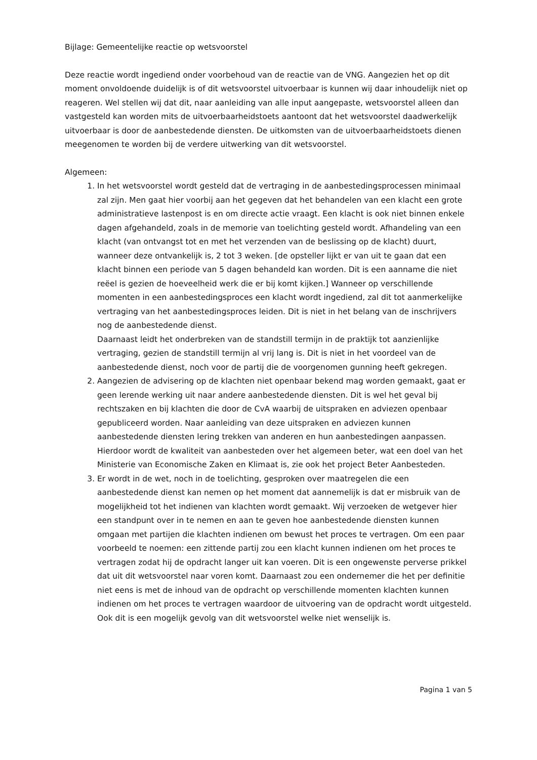Bijlage: Gemeentelijke reactie op wetsvoorstel
Deze reactie wordt ingediend onder voorbehoud van de reactie van de VNG. Aangezien het op dit moment onvoldoende duidelijk is of dit wetsvoorstel uitvoerbaar is kunnen wij daar inhoudelijk niet op reageren. Wel stellen wij dat dit, naar aanleiding van alle input aangepaste, wetsvoorstel alleen dan vastgesteld kan worden mits de uitvoerbaarheidstoets aantoont dat het wetsvoorstel daadwerkelijk uitvoerbaar is door de aanbestedende diensten. De uitkomsten van de uitvoerbaarheidstoets dienen meegenomen te worden bij de verdere uitwerking van dit wetsvoorstel.
Algemeen:
1. In het wetsvoorstel wordt gesteld dat de vertraging in de aanbestedingsprocessen minimaal zal zijn. Men gaat hier voorbij aan het gegeven dat het behandelen van een klacht een grote administratieve lastenpost is en om directe actie vraagt. Een klacht is ook niet binnen enkele dagen afgehandeld, zoals in de memorie van toelichting gesteld wordt. Afhandeling van een klacht (van ontvangst tot en met het verzenden van de beslissing op de klacht) duurt, wanneer deze ontvankelijk is, 2 tot 3 weken. [de opsteller lijkt er van uit te gaan dat een klacht binnen een periode van 5 dagen behandeld kan worden. Dit is een aanname die niet reëel is gezien de hoeveelheid werk die er bij komt kijken.] Wanneer op verschillende momenten in een aanbestedingsproces een klacht wordt ingediend, zal dit tot aanmerkelijke vertraging van het aanbestedingsproces leiden. Dit is niet in het belang van de inschrijvers nog de aanbestedende dienst.
Daarnaast leidt het onderbreken van de standstill termijn in de praktijk tot aanzienlijke vertraging, gezien de standstill termijn al vrij lang is. Dit is niet in het voordeel van de aanbestedende dienst, noch voor de partij die de voorgenomen gunning heeft gekregen.
2. Aangezien de advisering op de klachten niet openbaar bekend mag worden gemaakt, gaat er geen lerende werking uit naar andere aanbestedende diensten. Dit is wel het geval bij rechtszaken en bij klachten die door de CvA waarbij de uitspraken en adviezen openbaar gepubliceerd worden. Naar aanleiding van deze uitspraken en adviezen kunnen aanbestedende diensten lering trekken van anderen en hun aanbestedingen aanpassen. Hierdoor wordt de kwaliteit van aanbesteden over het algemeen beter, wat een doel van het Ministerie van Economische Zaken en Klimaat is, zie ook het project Beter Aanbesteden.
3. Er wordt in de wet, noch in de toelichting, gesproken over maatregelen die een aanbestedende dienst kan nemen op het moment dat aannemelijk is dat er misbruik van de mogelijkheid tot het indienen van klachten wordt gemaakt. Wij verzoeken de wetgever hier een standpunt over in te nemen en aan te geven hoe aanbestedende diensten kunnen omgaan met partijen die klachten indienen om bewust het proces te vertragen. Om een paar voorbeeld te noemen: een zittende partij zou een klacht kunnen indienen om het proces te vertragen zodat hij de opdracht langer uit kan voeren. Dit is een ongewenste perverse prikkel dat uit dit wetsvoorstel naar voren komt. Daarnaast zou een ondernemer die het per definitie niet eens is met de inhoud van de opdracht op verschillende momenten klachten kunnen indienen om het proces te vertragen waardoor de uitvoering van de opdracht wordt uitgesteld. Ook dit is een mogelijk gevolg van dit wetsvoorstel welke niet wenselijk is.
Pagina 1 van 5